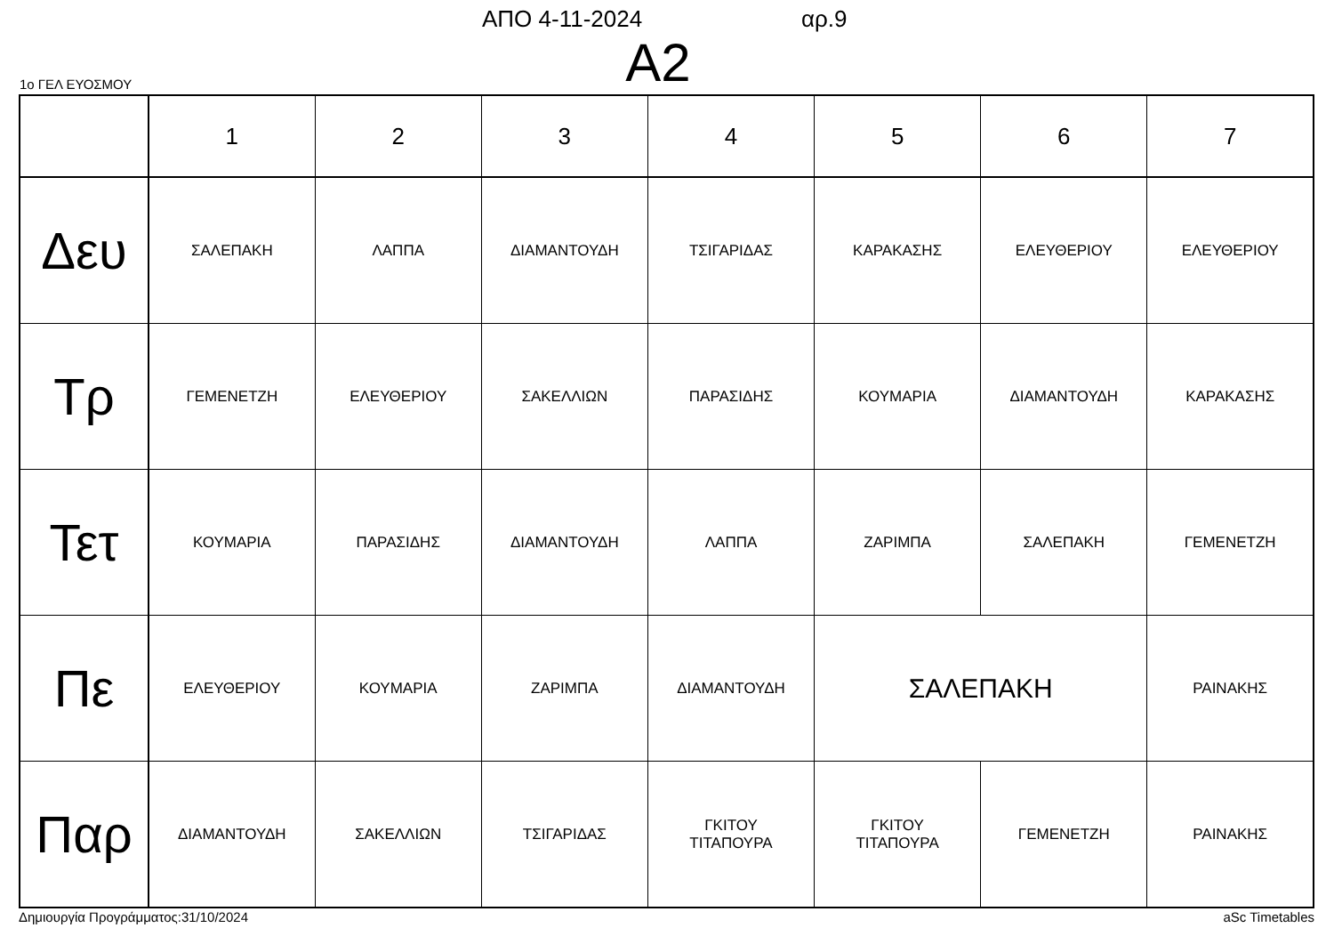ΑΠΟ 4-11-2024 αρ.9
Α2 1ο ΓΕΛ ΕΥΟΣΜΟΥ
| | 1 | 2 | 3 | 4 | 5 | 6 | 7 |
| --- | --- | --- | --- | --- | --- | --- | --- |
| Δευ | ΣΑΛΕΠΑΚΗ | ΛΑΠΠΑ | ΔΙΑΜΑΝΤΟΥΔΗ | ΤΣΙΓΑΡΙΔΑΣ | ΚΑΡΑΚΑΣΗΣ | ΕΛΕΥΘΕΡΙΟΥ | ΕΛΕΥΘΕΡΙΟΥ |
| Τρ | ΓΕΜΕΝΕΤΖΗ | ΕΛΕΥΘΕΡΙΟΥ | ΣΑΚΕΛΛΙΩΝ | ΠΑΡΑΣΙΔΗΣ | ΚΟΥΜΑΡΙΑ | ΔΙΑΜΑΝΤΟΥΔΗ | ΚΑΡΑΚΑΣΗΣ |
| Τετ | ΚΟΥΜΑΡΙΑ | ΠΑΡΑΣΙΔΗΣ | ΔΙΑΜΑΝΤΟΥΔΗ | ΛΑΠΠΑ | ΖΑΡΙΜΠΑ | ΣΑΛΕΠΑΚΗ | ΓΕΜΕΝΕΤΖΗ |
| Πε | ΕΛΕΥΘΕΡΙΟΥ | ΚΟΥΜΑΡΙΑ | ΖΑΡΙΜΠΑ | ΔΙΑΜΑΝΤΟΥΔΗ | ΣΑΛΕΠΑΚΗ | | ΡΑΙΝΑΚΗΣ |
| Παρ | ΔΙΑΜΑΝΤΟΥΔΗ | ΣΑΚΕΛΛΙΩΝ | ΤΣΙΓΑΡΙΔΑΣ | ΓΚΙΤΟΥ ΤΙΤΑΠΟΥΡΑ | ΓΚΙΤΟΥ ΤΙΤΑΠΟΥΡΑ | ΓΕΜΕΝΕΤΖΗ | ΡΑΙΝΑΚΗΣ |
Δημιουργία Προγράμματος:31/10/2024 aSc Timetables